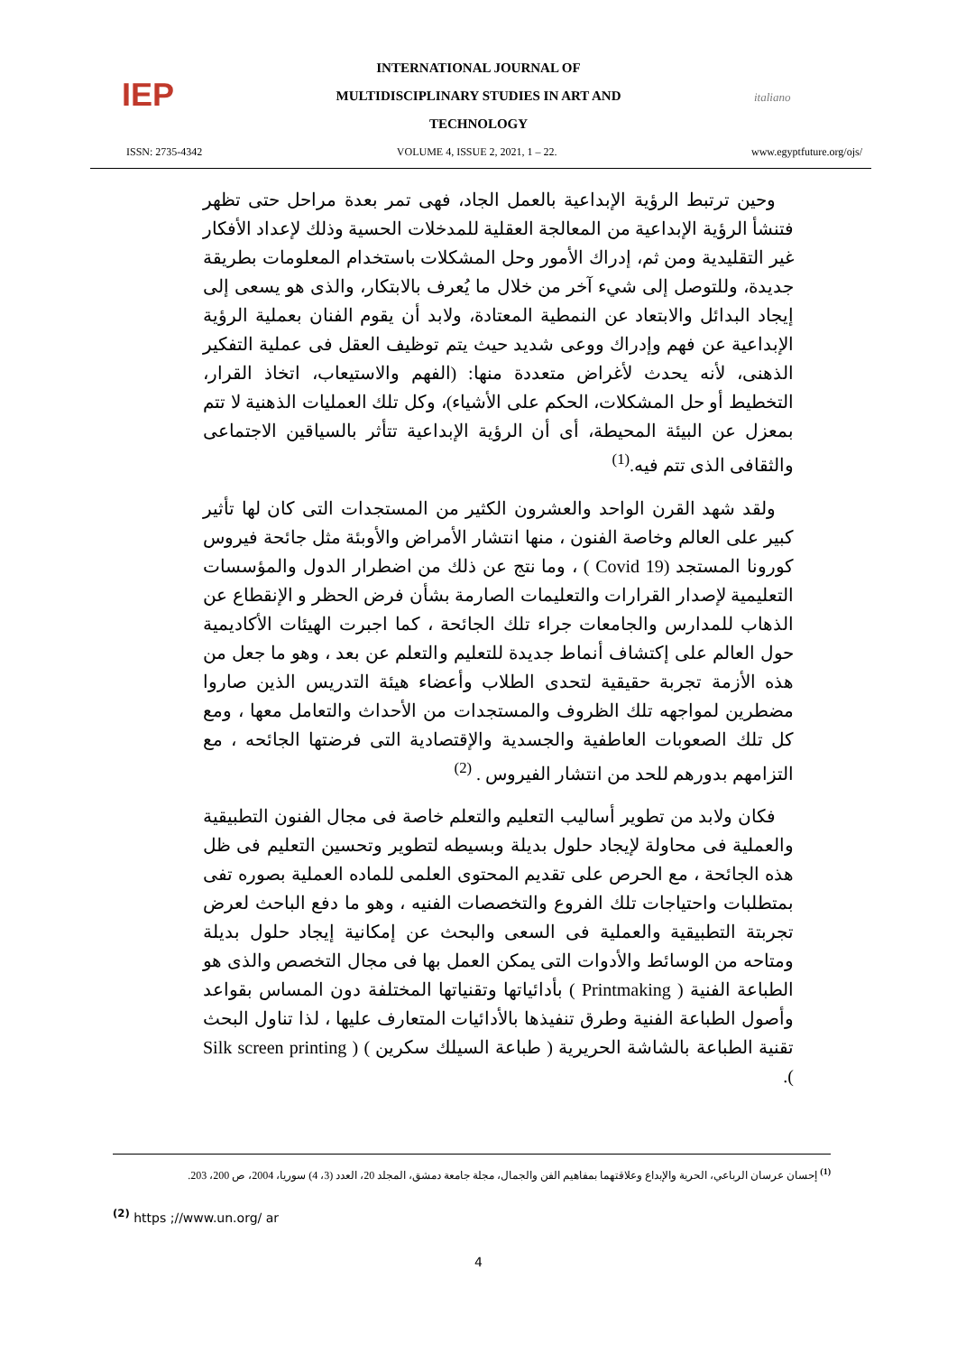IEP
INTERNATIONAL JOURNAL OF
MULTIDISCIPLINARY STUDIES IN ART AND
TECHNOLOGY
italiano
ISSN: 2735-4342 VOLUME 4, ISSUE 2, 2021, 1 – 22. www.egyptfuture.org/ojs/
وحين ترتبط الرؤية الإبداعية بالعمل الجاد، فهى تمر بعدة مراحل حتى تظهر فتنشأ الرؤية الإبداعية من المعالجة العقلية للمدخلات الحسية وذلك لإعداد الأفكار غير التقليدية ومن ثم، إدراك الأمور وحل المشكلات باستخدام المعلومات بطريقة جديدة، وللتوصل إلى شيء آخر من خلال ما يُعرف بالابتكار، والذى هو يسعى إلى إيجاد البدائل والابتعاد عن النمطية المعتادة، ولابد أن يقوم الفنان بعملية الرؤية الإبداعية عن فهم وإدراك ووعى شديد حيث يتم توظيف العقل فى عملية التفكير الذهنى، لأنه يحدث لأغراض متعددة منها: (الفهم والاستيعاب، اتخاذ القرار، التخطيط أو حل المشكلات، الحكم على الأشياء)، وكل تلك العمليات الذهنية لا تتم بمعزل عن البيئة المحيطة، أى أن الرؤية الإبداعية تتأثر بالسياقين الاجتماعى والثقافى الذى تتم فيه.<sup>(1)</sup>
ولقد شهد القرن الواحد والعشرون الكثير من المستجدات التى كان لها تأثير كبير على العالم وخاصة الفنون ، منها انتشار الأمراض والأوبئة مثل جائحة فيروس كورونا المستجد (Covid 19 ) ، وما نتج عن ذلك من اضطرار الدول والمؤسسات التعليمية لإصدار القرارات والتعليمات الصارمة بشأن فرض الحظر و الإنقطاع عن الذهاب للمدارس والجامعات جراء تلك الجائحة ، كما اجبرت الهيئات الأكاديمية حول العالم على إكتشاف أنماط جديدة للتعليم والتعلم عن بعد ، وهو ما جعل من هذه الأزمة تجربة حقيقية لتحدى الطلاب وأعضاء هيئة التدريس الذين صاروا مضطرين لمواجهه تلك الظروف والمستجدات من الأحداث والتعامل معها ، ومع كل تلك الصعوبات العاطفية والجسدية والإقتصادية التى فرضتها الجائحه ، مع التزامهم بدورهم للحد من انتشار الفيروس . <sup>(2)</sup>
فكان ولابد من تطوير أساليب التعليم والتعلم خاصة فى مجال الفنون التطبيقية والعملية فى محاولة لإيجاد حلول بديلة وبسيطه لتطوير وتحسين التعليم فى ظل هذه الجائحة ، مع الحرص على تقديم المحتوى العلمى للماده العملية بصوره تفى بمتطلبات واحتياجات تلك الفروع والتخصصات الفنيه ، وهو ما دفع الباحث لعرض تجربتة التطبيقية والعملية فى السعى والبحث عن إمكانية إيجاد حلول بديلة ومتاحه من الوسائط والأدوات التى يمكن العمل بها فى مجال التخصص والذى هو الطباعة الفنية ( Printmaking ) بأدائياتها وتقنياتها المختلفة دون المساس بقواعد وأصول الطباعة الفنية وطرق تنفيذها بالأدائيات المتعارف عليها ، لذا تناول البحث تقنية الطباعة بالشاشة الحريرية ( طباعة السيلك سكرين ) ( Silk screen printing ).
<sup>(1)</sup> إحسان عرسان الرباعي، الحرية والإبداع وعلاقتهما بمفاهيم الفن والجمال، مجلة جامعة دمشق، المجلد 20، العدد (3، 4) سوريا، 2004، ص 200، 203.
<sup>(2)</sup> https ;//www.un.org/ ar
4